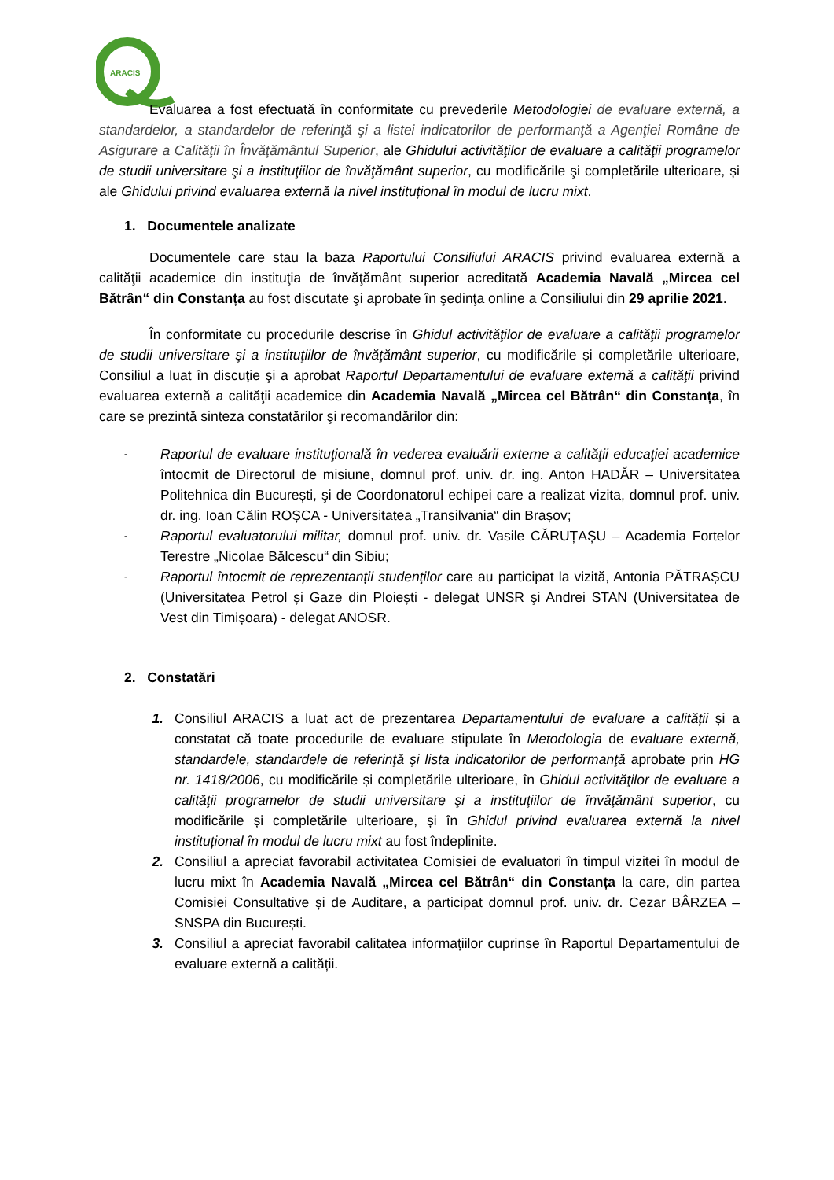ARACIS
Evaluarea a fost efectuată în conformitate cu prevederile Metodologiei de evaluare externă, a standardelor, a standardelor de referinţă şi a listei indicatorilor de performanţă a Agenţiei Române de Asigurare a Calităţii în Învăţământul Superior, ale Ghidului activităţilor de evaluare a calităţii programelor de studii universitare şi a instituţiilor de învăţământ superior, cu modificările şi completările ulterioare, și ale Ghidului privind evaluarea externă la nivel instituțional în modul de lucru mixt.
1. Documentele analizate
Documentele care stau la baza Raportului Consiliului ARACIS privind evaluarea externă a calităţii academice din instituţia de învăţământ superior acreditată Academia Navală „Mircea cel Bătrân“ din Constanța au fost discutate şi aprobate în şedinţa online a Consiliului din 29 aprilie 2021.
În conformitate cu procedurile descrise în Ghidul activităţilor de evaluare a calităţii programelor de studii universitare şi a instituţiilor de învăţământ superior, cu modificările și completările ulterioare, Consiliul a luat în discuție şi a aprobat Raportul Departamentului de evaluare externă a calităţii privind evaluarea externă a calităţii academice din Academia Navală „Mircea cel Bătrân“ din Constanța, în care se prezintă sinteza constatărilor şi recomandărilor din:
- Raportul de evaluare instituţională în vederea evaluării externe a calităţii educaţiei academice întocmit de Directorul de misiune, domnul prof. univ. dr. ing. Anton HADĂR – Universitatea Politehnica din București, şi de Coordonatorul echipei care a realizat vizita, domnul prof. univ. dr. ing. Ioan Călin ROȘCA - Universitatea „Transilvania“ din Brașov;
- Raportul evaluatorului militar, domnul prof. univ. dr. Vasile CĂRUȚAȘU – Academia Fortelor Terestre „Nicolae Bălcescu“ din Sibiu;
- Raportul întocmit de reprezentanții studenţilor care au participat la vizită, Antonia PĂTRAȘCU (Universitatea Petrol și Gaze din Ploiești - delegat UNSR şi Andrei STAN (Universitatea de Vest din Timișoara) - delegat ANOSR.
2. Constatări
1. Consiliul ARACIS a luat act de prezentarea Departamentului de evaluare a calității și a constatat că toate procedurile de evaluare stipulate în Metodologia de evaluare externă, standardele, standardele de referinţă şi lista indicatorilor de performanţă aprobate prin HG nr. 1418/2006, cu modificările și completările ulterioare, în Ghidul activităţilor de evaluare a calităţii programelor de studii universitare şi a instituţiilor de învăţământ superior, cu modificările și completările ulterioare, și în Ghidul privind evaluarea externă la nivel instituțional în modul de lucru mixt au fost îndeplinite.
2. Consiliul a apreciat favorabil activitatea Comisiei de evaluatori în timpul vizitei în modul de lucru mixt în Academia Navală „Mircea cel Bătrân“ din Constanța la care, din partea Comisiei Consultative și de Auditare, a participat domnul prof. univ. dr. Cezar BÂRZEA – SNSPA din București.
3. Consiliul a apreciat favorabil calitatea informațiilor cuprinse în Raportul Departamentului de evaluare externă a calității.